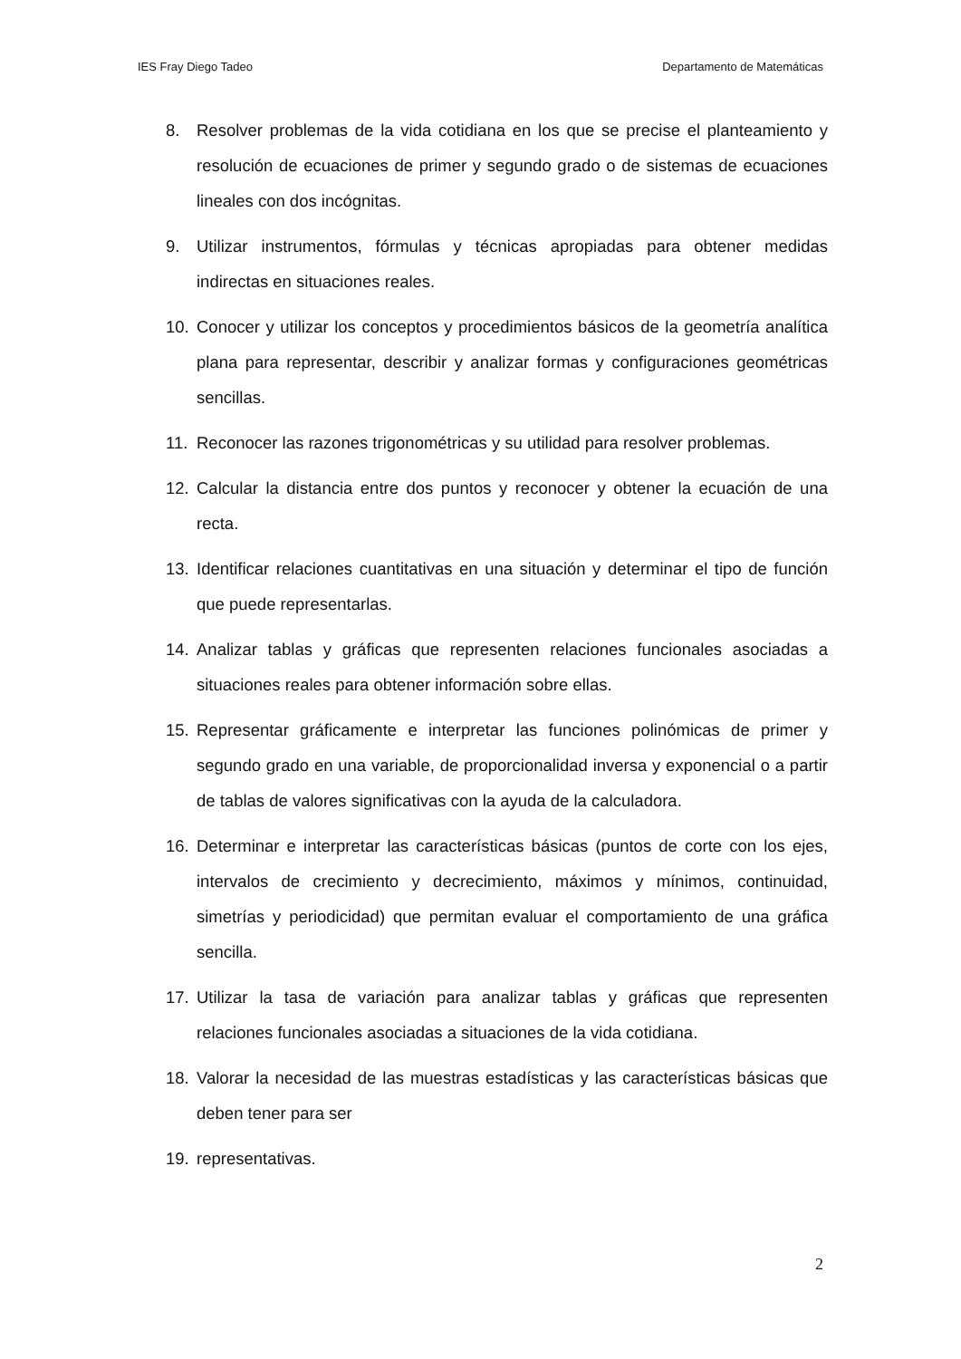IES Fray Diego Tadeo Departamento de Matemáticas
8. Resolver problemas de la vida cotidiana en los que se precise el planteamiento y resolución de ecuaciones de primer y segundo grado o de sistemas de ecuaciones lineales con dos incógnitas.
9. Utilizar instrumentos, fórmulas y técnicas apropiadas para obtener medidas indirectas en situaciones reales.
10. Conocer y utilizar los conceptos y procedimientos básicos de la geometría analítica plana para representar, describir y analizar formas y configuraciones geométricas sencillas.
11. Reconocer las razones trigonométricas y su utilidad para resolver problemas.
12. Calcular la distancia entre dos puntos y reconocer y obtener la ecuación de una recta.
13. Identificar relaciones cuantitativas en una situación y determinar el tipo de función que puede representarlas.
14. Analizar tablas y gráficas que representen relaciones funcionales asociadas a situaciones reales para obtener información sobre ellas.
15. Representar gráficamente e interpretar las funciones polinómicas de primer y segundo grado en una variable, de proporcionalidad inversa y exponencial o a partir de tablas de valores significativas con la ayuda de la calculadora.
16. Determinar e interpretar las características básicas (puntos de corte con los ejes, intervalos de crecimiento y decrecimiento, máximos y mínimos, continuidad, simetrías y periodicidad) que permitan evaluar el comportamiento de una gráfica sencilla.
17. Utilizar la tasa de variación para analizar tablas y gráficas que representen relaciones funcionales asociadas a situaciones de la vida cotidiana.
18. Valorar la necesidad de las muestras estadísticas y las características básicas que deben tener para ser
19. representativas.
2